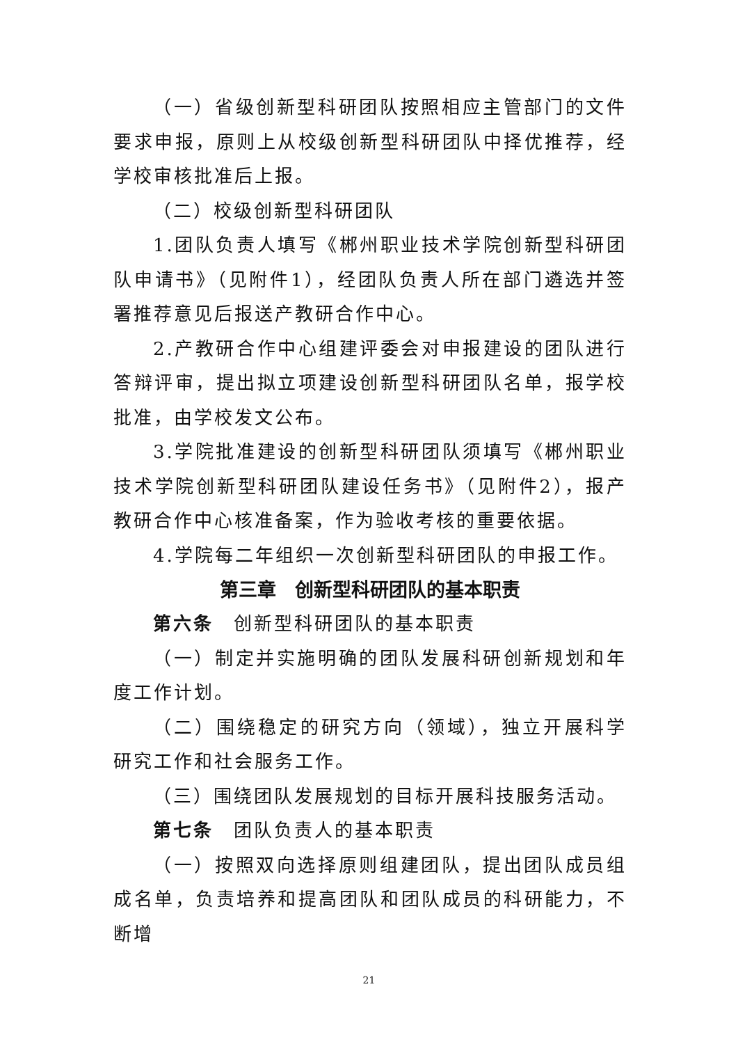（一）省级创新型科研团队按照相应主管部门的文件要求申报，原则上从校级创新型科研团队中择优推荐，经学校审核批准后上报。
（二）校级创新型科研团队
1.团队负责人填写《郴州职业技术学院创新型科研团队申请书》（见附件1），经团队负责人所在部门遴选并签署推荐意见后报送产教研合作中心。
2.产教研合作中心组建评委会对申报建设的团队进行答辩评审，提出拟立项建设创新型科研团队名单，报学校批准，由学校发文公布。
3.学院批准建设的创新型科研团队须填写《郴州职业技术学院创新型科研团队建设任务书》（见附件2），报产教研合作中心核准备案，作为验收考核的重要依据。
4.学院每二年组织一次创新型科研团队的申报工作。
第三章　创新型科研团队的基本职责
第六条　创新型科研团队的基本职责
（一）制定并实施明确的团队发展科研创新规划和年度工作计划。
（二）围绕稳定的研究方向（领域），独立开展科学研究工作和社会服务工作。
（三）围绕团队发展规划的目标开展科技服务活动。
第七条　团队负责人的基本职责
（一）按照双向选择原则组建团队，提出团队成员组成名单，负责培养和提高团队和团队成员的科研能力，不断增
21